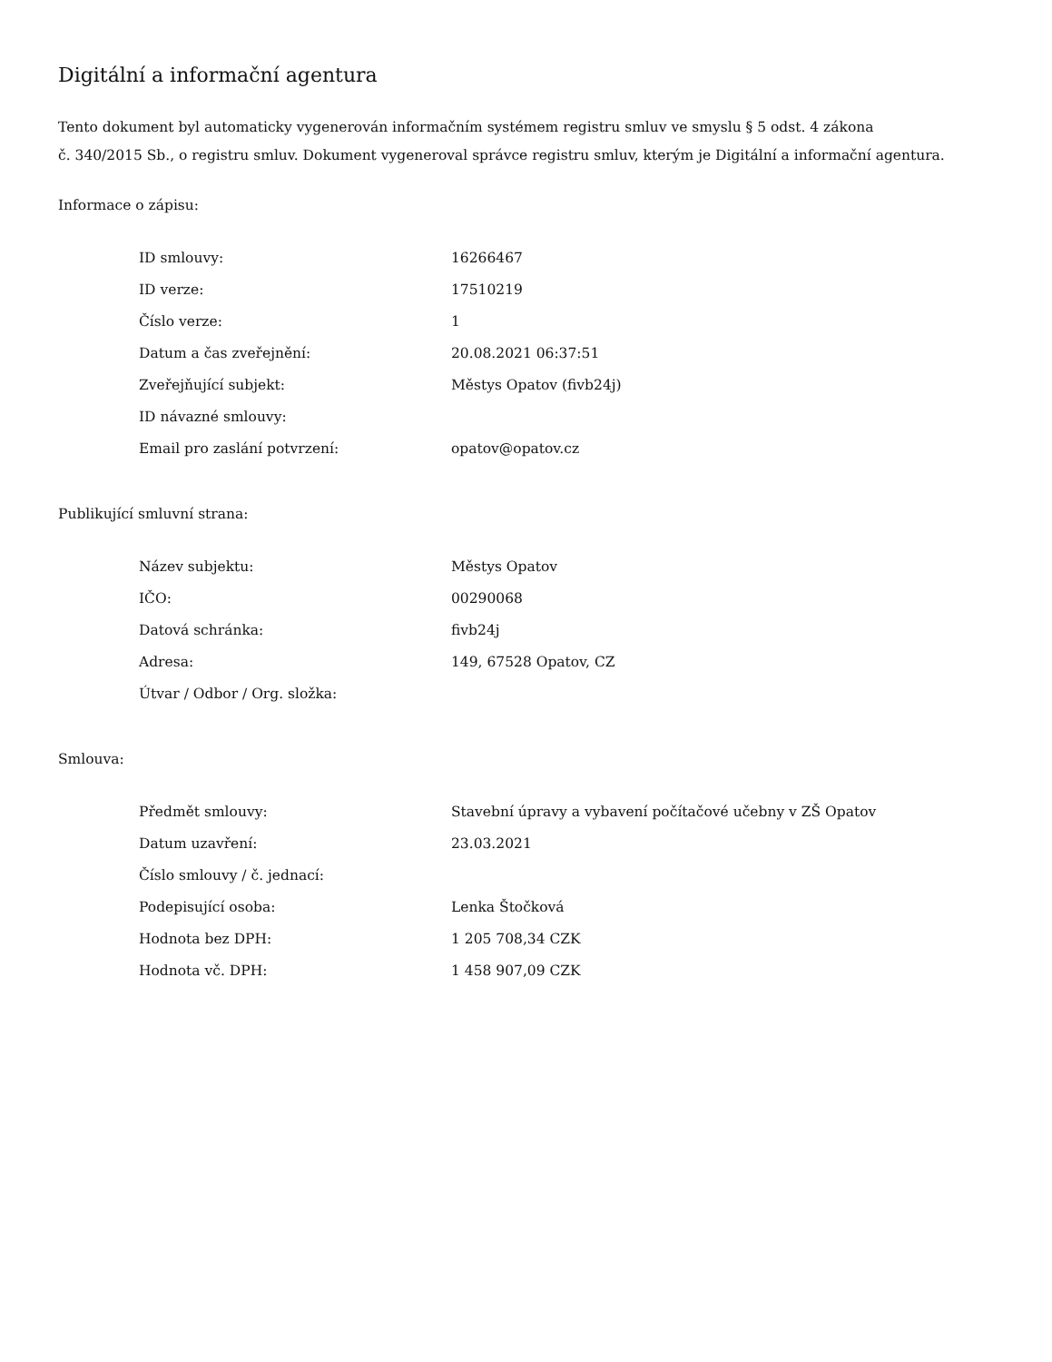Digitální a informační agentura
Tento dokument byl automaticky vygenerován informačním systémem registru smluv ve smyslu § 5 odst. 4 zákona
č. 340/2015 Sb., o registru smluv. Dokument vygeneroval správce registru smluv, kterým je Digitální a informační agentura.
Informace o zápisu:
| ID smlouvy: | 16266467 |
| ID verze: | 17510219 |
| Číslo verze: | 1 |
| Datum a čas zveřejnění: | 20.08.2021 06:37:51 |
| Zveřejňující subjekt: | Městys Opatov (fivb24j) |
| ID návazné smlouvy: | |
| Email pro zaslání potvrzení: | opatov@opatov.cz |
Publikující smluvní strana:
| Název subjektu: | Městys Opatov |
| IČO: | 00290068 |
| Datová schránka: | fivb24j |
| Adresa: | 149, 67528 Opatov, CZ |
| Útvar / Odbor / Org. složka: | |
Smlouva:
| Předmět smlouvy: | Stavební úpravy a vybavení počítačové učebny v ZŠ Opatov |
| Datum uzavření: | 23.03.2021 |
| Číslo smlouvy / č. jednací: | |
| Podepisující osoba: | Lenka Štočková |
| Hodnota bez DPH: | 1 205 708,34 CZK |
| Hodnota vč. DPH: | 1 458 907,09 CZK |